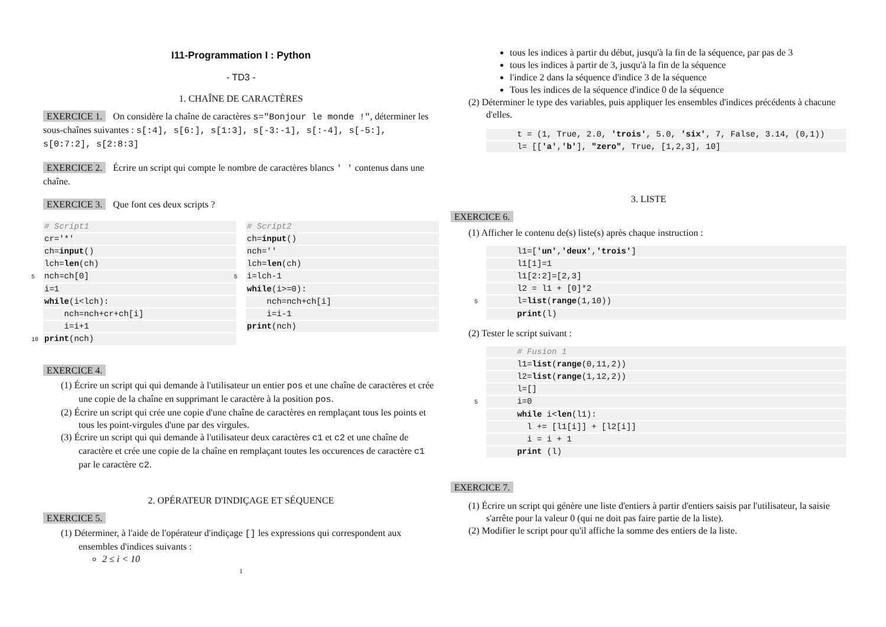I11-Programmation I : Python
- TD3 -
1. CHAÎNE DE CARACTÈRES
EXERCICE 1. On considère la chaîne de caractères s="Bonjour le monde !", déterminer les sous-chaînes suivantes : s[:4], s[6:], s[1:3], s[-3:-1], s[:-4], s[-5:], s[0:7:2], s[2:8:3]
EXERCICE 2. Écrire un script qui compte le nombre de caractères blancs ' ' contenus dans une chaîne.
EXERCICE 3. Que font ces deux scripts ?
# Script1
cr='*'
ch=input()
lch=len(ch)
5 nch=ch[0]
i=1
while(i<lch):
nch=nch+cr+ch[i]
i=i+1
10 print(nch)
# Script2
ch=input()
nch=''
lch=len(ch)
5 i=lch-1
while(i>=0):
nch=nch+ch[i]
i=i-1
print(nch)
EXERCICE 4.
(1) Écrire un script qui qui demande à l'utilisateur un entier pos et une chaîne de caractères et crée une copie de la chaîne en supprimant le caractère à la position pos.
(2) Écrire un script qui crée une copie d'une chaîne de caractères en remplaçant tous les points et tous les point-virgules d'une par des virgules.
(3) Écrire un script qui qui demande à l'utilisateur deux caractères c1 et c2 et une chaîne de caractère et crée une copie de la chaîne en remplaçant toutes les occurences de caractère c1 par le caractère c2.
2. OPÉRATEUR D'INDIÇAGE ET SÉQUENCE
EXERCICE 5.
(1) Déterminer, à l'aide de l'opérateur d'indiçage [] les expressions qui correspondent aux ensembles d'indices suivants :
2 ≤ i < 10
1
tous les indices à partir du début, jusqu'à la fin de la séquence, par pas de 3
tous les indices à partir de 3, jusqu'à la fin de la séquence
l'indice 2 dans la séquence d'indice 3 de la séquence
Tous les indices de la séquence d'indice 0 de la séquence
(2) Déterminer le type des variables, puis appliquer les ensembles d'indices précédents à chacune d'elles.
t = (1, True, 2.0, 'trois', 5.0, 'six', 7, False, 3.14, (0,1))
l= [['a','b'], "zero", True, [1,2,3], 10]
3. LISTE
EXERCICE 6.
(1) Afficher le contenu de(s) liste(s) après chaque instruction :
l1=['un','deux','trois']
l1[1]=1
l1[2:2]=[2,3]
l2 = l1 + [0]*2
5 l=list(range(1,10))
print(l)
(2) Tester le script suivant :
# Fusion 1
l1=list(range(0,11,2))
l2=list(range(1,12,2))
l=[]
5 i=0
while i<len(l1):
l += [l1[i]] + [l2[i]]
i = i + 1
print (l)
EXERCICE 7.
(1) Écrire un script qui génère une liste d'entiers à partir d'entiers saisis par l'utilisateur, la saisie s'arrête pour la valeur 0 (qui ne doit pas faire partie de la liste).
(2) Modifier le script pour qu'il affiche la somme des entiers de la liste.